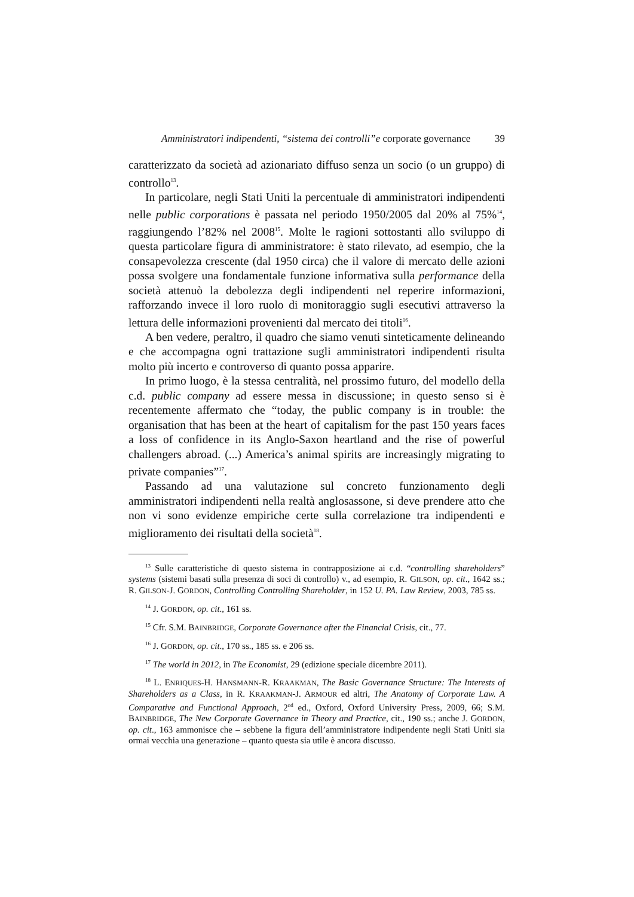Amministratori indipendenti, “sistema dei controlli”e corporate governance 39
caratterizzato da società ad azionariato diffuso senza un socio (o un gruppo) di controllo<sup>13</sup>.
In particolare, negli Stati Uniti la percentuale di amministratori indipendenti nelle public corporations è passata nel periodo 1950/2005 dal 20% al 75%<sup>14</sup>, raggiungendo l’82% nel 2008<sup>15</sup>. Molte le ragioni sottostanti allo sviluppo di questa particolare figura di amministratore: è stato rilevato, ad esempio, che la consapevolezza crescente (dal 1950 circa) che il valore di mercato delle azioni possa svolgere una fondamentale funzione informativa sulla performance della società attenuò la debolezza degli indipendenti nel reperire informazioni, rafforzando invece il loro ruolo di monitoraggio sugli esecutivi attraverso la lettura delle informazioni provenienti dal mercato dei titoli<sup>16</sup>.
A ben vedere, peraltro, il quadro che siamo venuti sinteticamente delineando e che accompagna ogni trattazione sugli amministratori indipendenti risulta molto più incerto e controverso di quanto possa apparire.
In primo luogo, è la stessa centralità, nel prossimo futuro, del modello della c.d. public company ad essere messa in discussione; in questo senso si è recentemente affermato che “today, the public company is in trouble: the organisation that has been at the heart of capitalism for the past 150 years faces a loss of confidence in its Anglo-Saxon heartland and the rise of powerful challengers abroad. (...) America’s animal spirits are increasingly migrating to private companies”<sup>17</sup>.
Passando ad una valutazione sul concreto funzionamento degli amministratori indipendenti nella realtà anglosassone, si deve prendere atto che non vi sono evidenze empiriche certe sulla correlazione tra indipendenti e miglioramento dei risultati della società<sup>18</sup>.
<sup>13</sup> Sulle caratteristiche di questo sistema in contrapposizione ai c.d. “controlling shareholders” systems (sistemi basati sulla presenza di soci di controllo) v., ad esempio, R. GILSON, op. cit., 1642 ss.; R. GILSON-J. GORDON, Controlling Controlling Shareholder, in 152 U. PA. Law Review, 2003, 785 ss.
<sup>14</sup> J. GORDON, op. cit., 161 ss.
<sup>15</sup> Cfr. S.M. BAINBRIDGE, Corporate Governance after the Financial Crisis, cit., 77.
<sup>16</sup> J. GORDON, op. cit., 170 ss., 185 ss. e 206 ss.
<sup>17</sup> The world in 2012, in The Economist, 29 (edizione speciale dicembre 2011).
<sup>18</sup> L. ENRIQUES-H. HANSMANN-R. KRAAKMAN, The Basic Governance Structure: The Interests of Shareholders as a Class, in R. KRAAKMAN-J. ARMOUR ed altri, The Anatomy of Corporate Law. A Comparative and Functional Approach, 2<sup>nd</sup> ed., Oxford, Oxford University Press, 2009, 66; S.M. BAINBRIDGE, The New Corporate Governance in Theory and Practice, cit., 190 ss.; anche J. GORDON, op. cit., 163 ammonisce che – sebbene la figura dell’amministratore indipendente negli Stati Uniti sia ormai vecchia una generazione – quanto questa sia utile è ancora discusso.